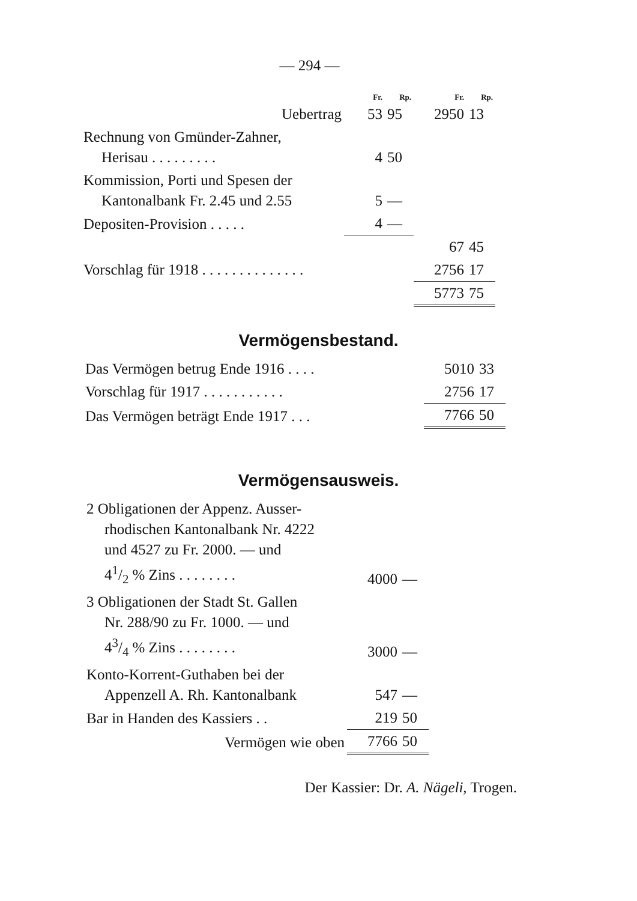— 294 —
| | Fr. | Rp. | Fr. | Rp. |
| Uebertrag | 53 | 95 | 2950 | 13 |
| Rechnung von Gmünder-Zahner, Herisau . . . . . . . . . | 4 | 50 | | |
| Kommission, Porti und Spesen der Kantonalbank Fr. 2.45 und 2.55 | 5 | — | | |
| Depositen-Provision . . . . . | 4 | — | | |
| | | | 67 | 45 |
| Vorschlag für 1918 . . . . . . . . . . . . . . | | | 2756 | 17 |
| | | | 5773 | 75 |
Vermögensbestand.
| Das Vermögen betrug Ende 1916 . . . . | 5010 | 33 |
| Vorschlag für 1917 . . . . . . . . . . . | 2756 | 17 |
| Das Vermögen beträgt Ende 1917 . . . | 7766 | 50 |
Vermögensausweis.
| 2 Obligationen der Appenz. Ausser- rhodischen Kantonalbank Nr. 4222 und 4527 zu Fr. 2000. — und 41/2 % Zins . . . . . . . . | 4000 | — |
| 3 Obligationen der Stadt St. Gallen Nr. 288/90 zu Fr. 1000. — und 43/4 % Zins . . . . . . . . | 3000 | — |
| Konto-Korrent-Guthaben bei der Appenzell A. Rh. Kantonalbank | 547 | — |
| Bar in Handen des Kassiers . . | 219 | 50 |
| Vermögen wie oben | 7766 | 50 |
Der Kassier: Dr. A. Nägeli, Trogen.